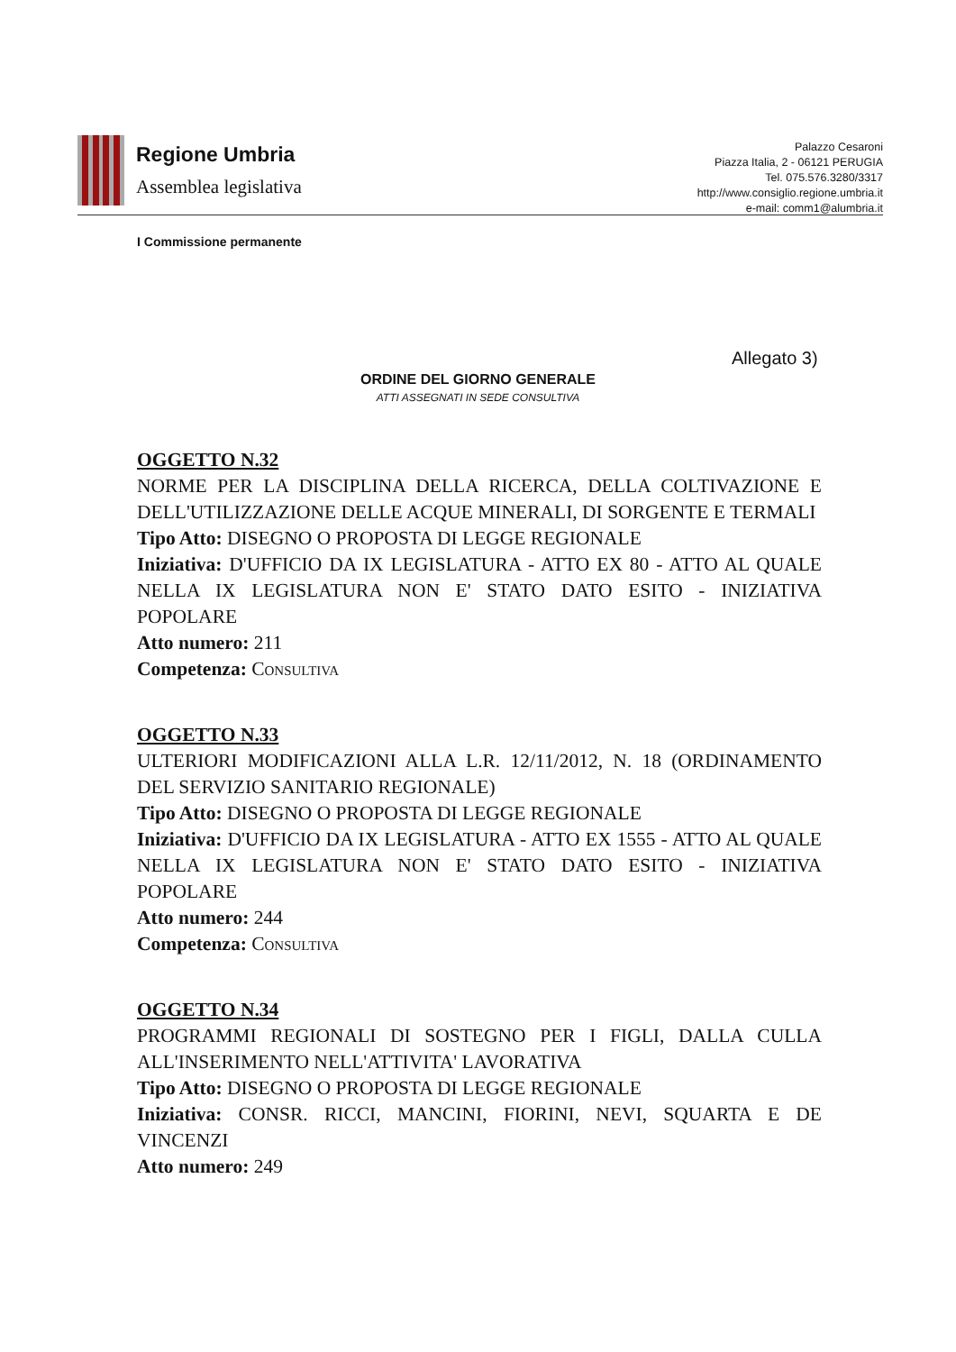Regione Umbria
Assemblea legislativa
Palazzo Cesaroni
Piazza Italia, 2 - 06121 PERUGIA
Tel. 075.576.3280/3317
http://www.consiglio.regione.umbria.it
e-mail: comm1@alumbria.it
I Commissione permanente
Allegato 3)
ORDINE DEL GIORNO GENERALE
ATTI ASSEGNATI IN SEDE CONSULTIVA
OGGETTO N.32
NORME PER LA DISCIPLINA DELLA RICERCA, DELLA COLTIVAZIONE E DELL'UTILIZZAZIONE DELLE ACQUE MINERALI, DI SORGENTE E TERMALI
Tipo Atto: DISEGNO O PROPOSTA DI LEGGE REGIONALE
Iniziativa: D'UFFICIO DA IX LEGISLATURA - ATTO EX 80 - ATTO AL QUALE NELLA IX LEGISLATURA NON E' STATO DATO ESITO - INIZIATIVA POPOLARE
Atto numero: 211
Competenza: CONSULTIVA
OGGETTO N.33
ULTERIORI MODIFICAZIONI ALLA L.R. 12/11/2012, N. 18 (ORDINAMENTO DEL SERVIZIO SANITARIO REGIONALE)
Tipo Atto: DISEGNO O PROPOSTA DI LEGGE REGIONALE
Iniziativa: D'UFFICIO DA IX LEGISLATURA - ATTO EX 1555 - ATTO AL QUALE NELLA IX LEGISLATURA NON E' STATO DATO ESITO - INIZIATIVA POPOLARE
Atto numero: 244
Competenza: CONSULTIVA
OGGETTO N.34
PROGRAMMI REGIONALI DI SOSTEGNO PER I FIGLI, DALLA CULLA ALL'INSERIMENTO NELL'ATTIVITA' LAVORATIVA
Tipo Atto: DISEGNO O PROPOSTA DI LEGGE REGIONALE
Iniziativa: CONSR. RICCI, MANCINI, FIORINI, NEVI, SQUARTA E DE VINCENZI
Atto numero: 249